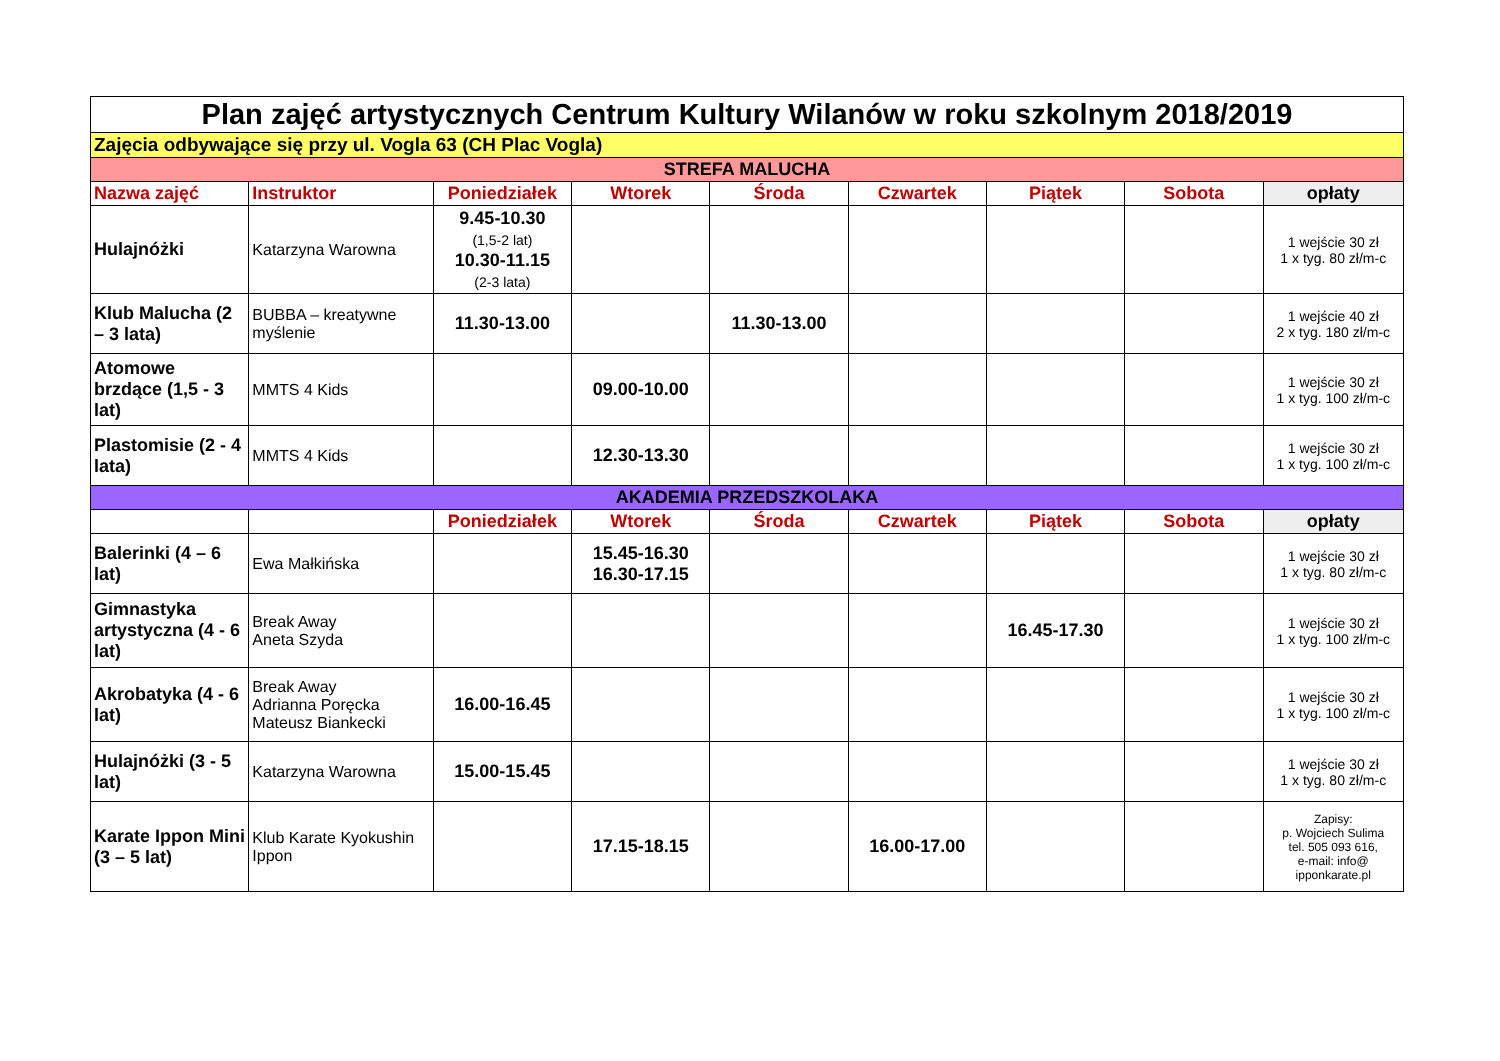| Plan zajęć artystycznych Centrum Kultury Wilanów w roku szkolnym 2018/2019 | | | | | | | | |
| Zajęcia odbywające się przy ul. Vogla 63 (CH Plac Vogla) | | | | | | | | |
| STREFA MALUCHA | | | | | | | | |
| Nazwa zajęć | Instruktor | Poniedziałek | Wtorek | Środa | Czwartek | Piątek | Sobota | opłaty |
| Hulajnóżki | Katarzyna Warowna | 9.45-10.30 (1,5-2 lat) 10.30-11.15 (2-3 lata) | | | | | | 1 wejście 30 zł 1 x tyg. 80 zł/m-c |
| Klub Malucha (2 – 3 lata) | BUBBA – kreatywne myślenie | 11.30-13.00 | | 11.30-13.00 | | | | 1 wejście 40 zł 2 x tyg. 180 zł/m-c |
| Atomowe brzdące (1,5 - 3 lat) | MMTS 4 Kids | | 09.00-10.00 | | | | | 1 wejście 30 zł 1 x tyg. 100 zł/m-c |
| Plastomisie (2 - 4 lata) | MMTS 4 Kids | | 12.30-13.30 | | | | | 1 wejście 30 zł 1 x tyg. 100 zł/m-c |
| AKADEMIA PRZEDSZKOLAKA | | | | | | | | |
| | | Poniedziałek | Wtorek | Środa | Czwartek | Piątek | Sobota | opłaty |
| Balerinki (4 – 6 lat) | Ewa Małkińska | | 15.45-16.30 16.30-17.15 | | | | | 1 wejście 30 zł 1 x tyg. 80 zł/m-c |
| Gimnastyka artystyczna (4 - 6 lat) | Break Away Aneta Szyda | | | | | 16.45-17.30 | | 1 wejście 30 zł 1 x tyg. 100 zł/m-c |
| Akrobatyka (4 - 6 lat) | Break Away Adrianna Poręcka Mateusz Biankecki | 16.00-16.45 | | | | | | 1 wejście 30 zł 1 x tyg. 100 zł/m-c |
| Hulajnóżki (3 - 5 lat) | Katarzyna Warowna | 15.00-15.45 | | | | | | 1 wejście 30 zł 1 x tyg. 80 zł/m-c |
| Karate Ippon Mini (3 – 5 lat) | Klub Karate Kyokushin Ippon | | 17.15-18.15 | | 16.00-17.00 | | | Zapisy: p. Wojciech Sulima tel. 505 093 616, e-mail: info@ ipponkarate.pl |